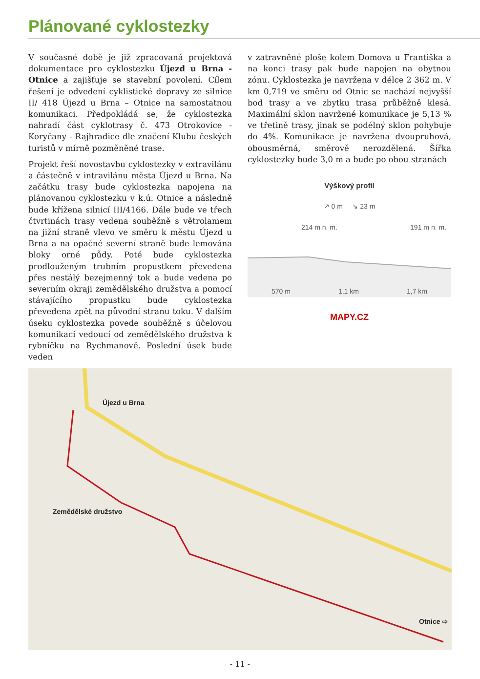Plánované cyklostezky
V současné době je již zpracovaná projektová dokumentace pro cyklostezku Újezd u Brna - Otnice a zajišťuje se stavební povolení. Cílem řešení je odvedení cyklistické dopravy ze silnice II/ 418 Újezd u Brna – Otnice na samostatnou komunikaci. Předpokládá se, že cyklostezka nahradí část cyklotrasy č. 473 Otrokovice - Koryčany - Rajhradice dle značení Klubu českých turistů v mírně pozměněné trase.
Projekt řeší novostavbu cyklostezky v extravilánu a částečně v intravilánu města Újezd u Brna. Na začátku trasy bude cyklostezka napojena na plánovanou cyklostezku v k.ú. Otnice a následně bude křížena silnicí III/4166. Dále bude ve třech čtvrtinách trasy vedena souběžně s větrolamem na jižní straně vlevo ve směru k městu Újezd u Brna a na opačné severní straně bude lemována bloky orné půdy. Poté bude cyklostezka prodlouženým trubním propustkem převedena přes nestálý bezejmenný tok a bude vedena po severním okraji zemědělského družstva a pomocí stávajícího propustku bude cyklostezka převedena zpět na původní stranu toku. V dalším úseku cyklostezka povede souběžně s účelovou komunikací vedoucí od zemědělského družstva k rybníčku na Rychmanově. Poslední úsek bude veden
v zatravněné ploše kolem Domova u Františka a na konci trasy pak bude napojen na obytnou zónu. Cyklostezka je navržena v délce 2 362 m. V km 0,719 ve směru od Otnic se nachází nejvyšší bod trasy a ve zbytku trasa průběžně klesá. Maximální sklon navržené komunikace je 5,13 % ve třetině trasy, jinak se podélný sklon pohybuje do 4%. Komunikace je navržena dvoupruhová, obousměrná, směrově nerozdělená. Šířka cyklostezky bude 3,0 m a bude po obou stranách
Výškový profil
↗ 0 m ↘ 23 m
214 m n. m. 191 m n. m.
570 m 1,1 km 1,7 km
MAPY.CZ
Újezd u Brna
Zemědělské družstvo
Otnice ⇨
- 11 -